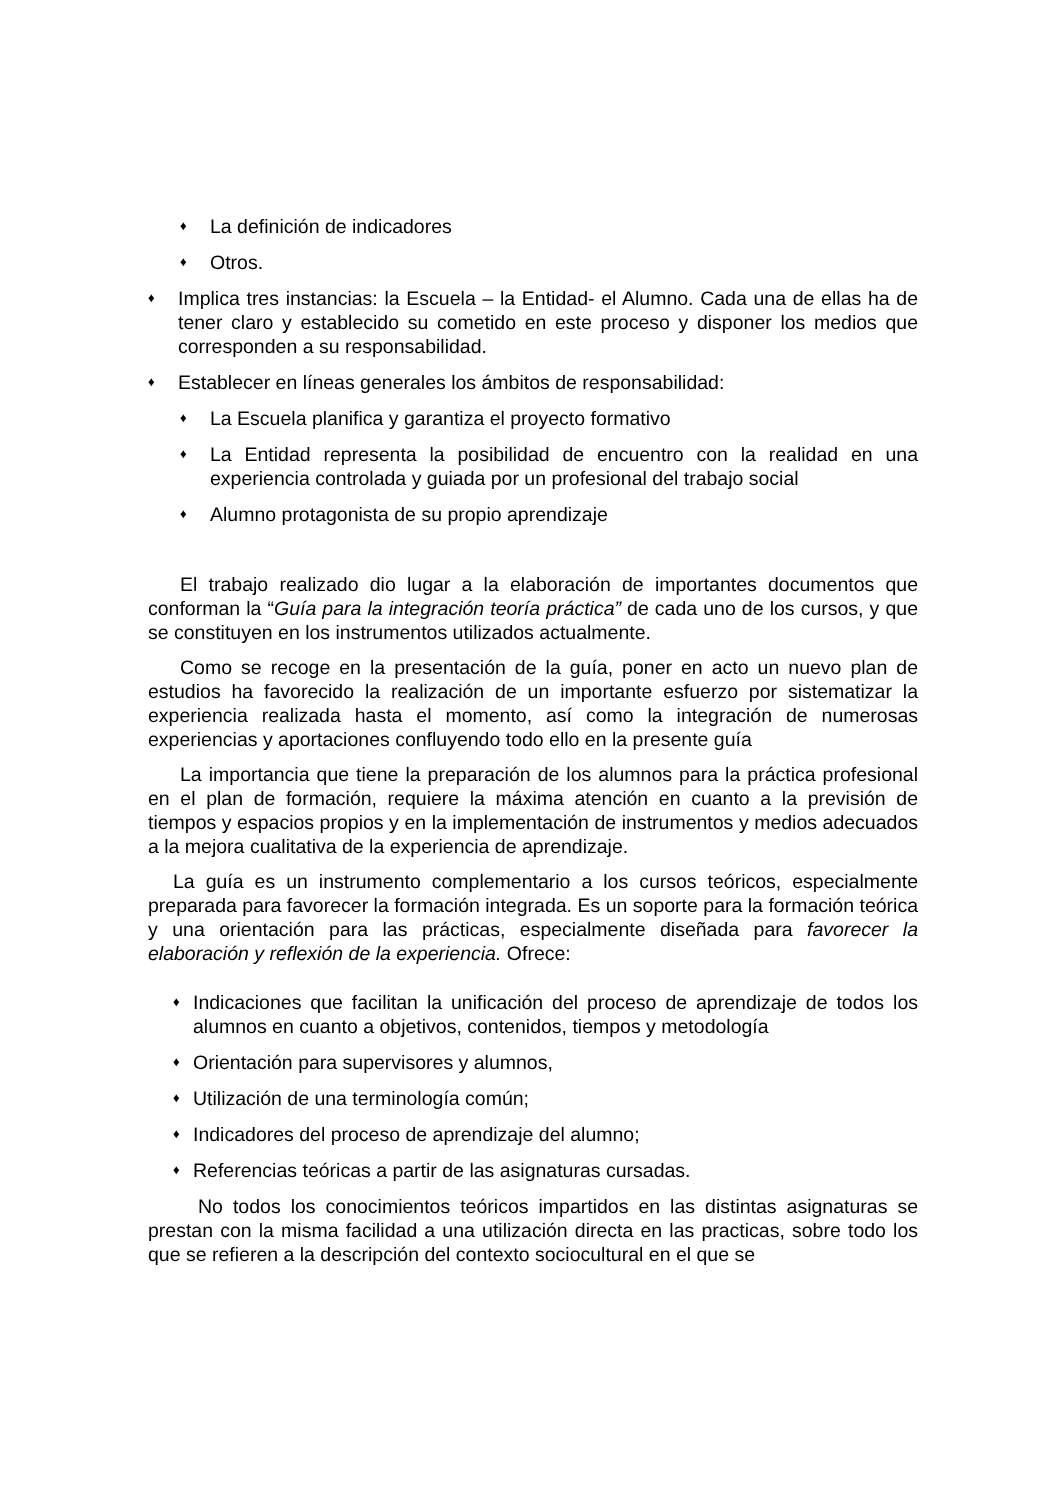♦ La definición de indicadores
♦ Otros.
♦ Implica tres instancias: la Escuela – la Entidad- el Alumno. Cada una de ellas ha de tener claro y establecido su cometido en este proceso y disponer los medios que corresponden a su responsabilidad.
♦ Establecer en líneas generales los ámbitos de responsabilidad:
♦ La Escuela planifica y garantiza el proyecto formativo
♦ La Entidad representa la posibilidad de encuentro con la realidad en una experiencia controlada y guiada por un profesional del trabajo social
♦ Alumno protagonista de su propio aprendizaje
El trabajo realizado dio lugar a la elaboración de importantes documentos que conforman la “Guía para la integración teoría práctica” de cada uno de los cursos, y que se constituyen en los instrumentos utilizados actualmente.
Como se recoge en la presentación de la guía, poner en acto un nuevo plan de estudios ha favorecido la realización de un importante esfuerzo por sistematizar la experiencia realizada hasta el momento, así como la integración de numerosas experiencias y aportaciones confluyendo todo ello en la presente guía
La importancia que tiene la preparación de los alumnos para la práctica profesional en el plan de formación, requiere la máxima atención en cuanto a la previsión de tiempos y espacios propios y en la implementación de instrumentos y medios adecuados a la mejora cualitativa de la experiencia de aprendizaje.
La guía es un instrumento complementario a los cursos teóricos, especialmente preparada para favorecer la formación integrada. Es un soporte para la formación teórica y una orientación para las prácticas, especialmente diseñada para favorecer la elaboración y reflexión de la experiencia. Ofrece:
♦ Indicaciones que facilitan la unificación del proceso de aprendizaje de todos los alumnos en cuanto a objetivos, contenidos, tiempos y metodología
♦ Orientación para supervisores y alumnos,
♦ Utilización de una terminología común;
♦ Indicadores del proceso de aprendizaje del alumno;
♦ Referencias teóricas a partir de las asignaturas cursadas.
No todos los conocimientos teóricos impartidos en las distintas asignaturas se prestan con la misma facilidad a una utilización directa en las practicas, sobre todo los que se refieren a la descripción del contexto sociocultural en el que se